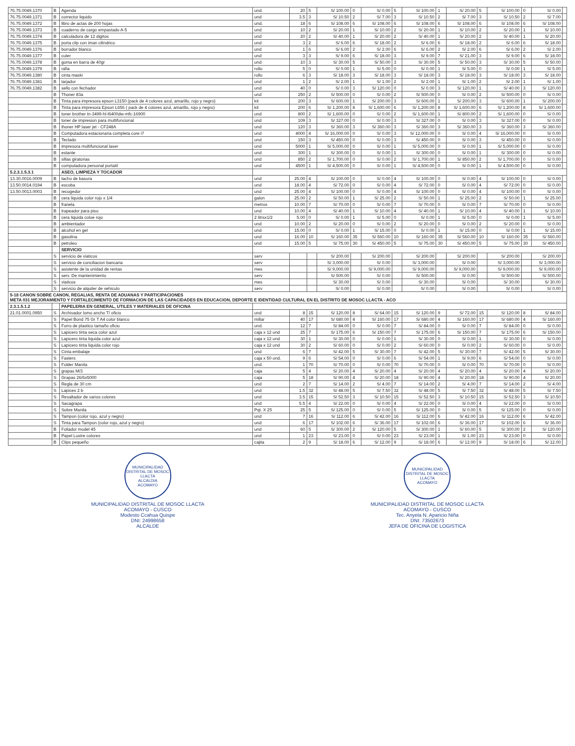| 76.75.0049.1370 | B | Agenda | und. | 20 | 5 | S/ 100.00 | 0 | S/ 0.00 | 5 | S/ 100.00 | 1 | S/ 20.00 | 5 | S/ 100.00 | 0 | S/ 0.00 | |
| 76.75.0049.1371 | B | corrector liquido | und | 3.5 | 3 | S/ 10.50 | 2 | S/ 7.00 | 3 | S/ 10.50 | 2 | S/ 7.00 | 3 | S/ 10.50 | 2 | S/ 7.00 | |
| 76.75.0049.1372 | B | libro de actas de 200 hojas | und. | 18 | 6 | S/ 108.00 | 6 | S/ 108.00 | 6 | S/ 108.00 | 6 | S/ 108.00 | 6 | S/ 108.00 | 6 | S/ 108.00 | |
| 76.75.0049.1373 | B | cuaderno de cargo empastado A-5 | und | 10 | 2 | S/ 20.00 | 1 | S/ 10.00 | 2 | S/ 20.00 | 1 | S/ 10.00 | 2 | S/ 20.00 | 1 | S/ 10.00 | |
| 76.75.0049.1374 | B | calculadora de 12 digitos | und | 20 | 2 | S/ 40.00 | 1 | S/ 20.00 | 2 | S/ 40.00 | 1 | S/ 20.00 | 2 | S/ 40.00 | 1 | S/ 20.00 | |
| 76.75.0049.1375 | B | porta clip con iman cilindrico | und | 3 | 2 | S/ 6.00 | 6 | S/ 18.00 | 2 | S/ 6.00 | 6 | S/ 18.00 | 2 | S/ 6.00 | 6 | S/ 18.00 | |
| 76.75.0049.1376 | B | borrador blanco | und | 1 | 6 | S/ 6.00 | 2 | S/ 2.00 | 6 | S/ 6.00 | 2 | S/ 2.00 | 6 | S/ 6.00 | 2 | S/ 2.00 | |
| 76.75.0049.1377 | B | cuter | und | 3 | 3 | S/ 9.00 | 6 | S/ 18.00 | 3 | S/ 9.00 | 7 | S/ 21.00 | 3 | S/ 9.00 | 6 | S/ 18.00 | |
| 76.75.0049.1378 | B | goma en barra de 40gr | und | 10 | 3 | S/ 30.00 | 5 | S/ 50.00 | 3 | S/ 30.00 | 5 | S/ 50.00 | 3 | S/ 30.00 | 5 | S/ 50.00 | |
| 76.75.0049.1379 | B | rafia | rollo | 5 | 0 | S/ 0.00 | 1 | S/ 5.00 | 0 | S/ 0.00 | 1 | S/ 5.00 | 0 | S/ 0.00 | 1 | S/ 5.00 | |
| 76.75.0049.1380 | B | cinta maski | rollo | 6 | 3 | S/ 18.00 | 3 | S/ 18.00 | 3 | S/ 18.00 | 3 | S/ 18.00 | 3 | S/ 18.00 | 3 | S/ 18.00 | |
| 76.75.0049.1381 | B | tarjador | und | 1 | 2 | S/ 2.00 | 1 | S/ 1.00 | 2 | S/ 2.00 | 1 | S/ 1.00 | 2 | S/ 2.00 | 1 | S/ 1.00 | |
| 76.75.0049.1382 | B | sello con fechador | und | 40 | 0 | S/ 0.00 | 3 | S/ 120.00 | 0 | S/ 0.00 | 3 | S/ 120.00 | 1 | S/ 40.00 | 3 | S/ 120.00 | |
| | B | Thoner 83a | und | 250 | 2 | S/ 500.00 | 0 | S/ 0.00 | 2 | S/ 500.00 | 0 | S/ 0.00 | 2 | S/ 500.00 | 0 | S/ 0.00 | |
| | B | Tinta para impresora epson L3150 (pack de 4 colores azul, amarillo, rojo y negro) | kit | 200 | 3 | S/ 600.00 | 1 | S/ 200.00 | 3 | S/ 600.00 | 1 | S/ 200.00 | 3 | S/ 600.00 | 1 | S/ 200.00 | |
| | B | Tinta para impresora Epson L656 ( pack de 4 colores azul, amarillo, rojo y negro) | kit | 200 | 6 | S/ 1,200.00 | 8 | S/ 1,600.00 | 6 | S/ 1,200.00 | 8 | S/ 1,600.00 | 6 | S/ 1,200.00 | 8 | S/ 1,600.00 | |
| | B | toner brother tn-3499-hl-l6400dw-mfc-16900 | und | 800 | 2 | S/ 1,600.00 | 0 | S/ 0.00 | 2 | S/ 1,600.00 | 1 | S/ 800.00 | 2 | S/ 1,600.00 | 0 | S/ 0.00 | |
| | B | toner de impresion para multifuncional | und | 109 | 3 | S/ 327.00 | 0 | S/ 0.00 | 3 | S/ 327.00 | 0 | S/ 0.00 | 3 | S/ 327.00 | 0 | S/ 0.00 | |
| | B | thoner HP laser jet - CF248A | und | 120 | 3 | S/ 360.00 | 3 | S/ 360.00 | 3 | S/ 360.00 | 3 | S/ 360.00 | 3 | S/ 360.00 | 3 | S/ 360.00 | |
| | B | Computadora estacionaria completa core i7 | und | 4000 | 4 | S/ 16,000.00 | 0 | S/ 0.00 | 3 | S/ 12,000.00 | 0 | S/ 0.00 | 4 | S/ 16,000.00 | 0 | S/ 0.00 | |
| | B | Teclado | und | 150 | 3 | S/ 450.00 | 0 | S/ 0.00 | 3 | S/ 450.00 | 0 | S/ 0.00 | 3 | S/ 450.00 | 0 | S/ 0.00 | |
| | B | impresora multifuncional laser | und | 5000 | 1 | S/ 5,000.00 | 0 | S/ 0.00 | 1 | S/ 5,000.00 | 0 | S/ 0.00 | 1 | S/ 5,000.00 | 0 | S/ 0.00 | |
| | B | estante | und | 300 | 1 | S/ 300.00 | 0 | S/ 0.00 | 1 | S/ 300.00 | 0 | S/ 0.00 | 1 | S/ 300.00 | 0 | S/ 0.00 | |
| | B | sillas giratorias | und | 850 | 2 | S/ 1,700.00 | 0 | S/ 0.00 | 2 | S/ 1,700.00 | 1 | S/ 850.00 | 2 | S/ 1,700.00 | 0 | S/ 0.00 | |
| | B | computadora personal portatil | und | 4500 | 1 | S/ 4,500.00 | 0 | S/ 0.00 | 1 | S/ 4,500.00 | 0 | S/ 0.00 | 1 | S/ 4,500.00 | 0 | S/ 0.00 | |
| 5.2.3.1.5.3.1 | | ASEO, LIMPIEZA Y TOCADOR | | | | | | | | | | | | | | | |
| 13.30.0016.0009 | B | tacho de basura | und | 25.00 | 4 | S/ 100.00 | 0 | S/ 0.00 | 4 | S/ 100.00 | 0 | S/ 0.00 | 4 | S/ 100.00 | 0 | S/ 0.00 | |
| 13.50.0014.0194 | B | escoba | und | 18.00 | 4 | S/ 72.00 | 0 | S/ 0.00 | 4 | S/ 72.00 | 0 | S/ 0.00 | 4 | S/ 72.00 | 0 | S/ 0.00 | |
| 13.50.0013.0003 | B | recogedor | und | 25.00 | 4 | S/ 100.00 | 0 | S/ 0.00 | 4 | S/ 100.00 | 0 | S/ 0.00 | 4 | S/ 100.00 | 0 | S/ 0.00 | |
| | B | cera liquida color rojo x 1/4 | galon | 25.00 | 2 | S/ 50.00 | 1 | S/ 25.00 | 2 | S/ 50.00 | 1 | S/ 25.00 | 2 | S/ 50.00 | 1 | S/ 25.00 | |
| | B | franela | metros | 10.00 | 7 | S/ 70.00 | 0 | S/ 0.00 | 7 | S/ 70.00 | 0 | S/ 0.00 | 7 | S/ 70.00 | 0 | S/ 0.00 | |
| | B | trapeador para piso | und | 10.00 | 4 | S/ 40.00 | 1 | S/ 10.00 | 4 | S/ 40.00 | 1 | S/ 10.00 | 4 | S/ 40.00 | 1 | S/ 10.00 | |
| | B | cera liquida coloe rojo | 2 litrsx1/2 | 5.00 | 0 | S/ 0.00 | 1 | S/ 5.00 | 0 | S/ 0.00 | 1 | S/ 5.00 | 0 | S/ 0.00 | 1 | S/ 5.00 | |
| | B | ambientador | und | 10.00 | 2 | S/ 20.00 | 0 | S/ 0.00 | 2 | S/ 20.00 | 0 | S/ 0.00 | 2 | S/ 20.00 | 0 | S/ 0.00 | |
| | B | alcohol en gel | und | 15.00 | 0 | S/ 0.00 | 1 | S/ 15.00 | 0 | S/ 0.00 | 1 | S/ 15.00 | 0 | S/ 0.00 | 1 | S/ 15.00 | |
| | B | gasolina | und | 16.00 | 10 | S/ 160.00 | 35 | S/ 560.00 | 10 | S/ 160.00 | 35 | S/ 560.00 | 10 | S/ 160.00 | 35 | S/ 560.00 | |
| | B | petroleo | und | 15.00 | 5 | S/ 75.00 | 30 | S/ 450.00 | 5 | S/ 75.00 | 30 | S/ 450.00 | 5 | S/ 75.00 | 30 | S/ 450.00 | |
| | | SERVICIO | | | | | | | | | | | | | | | |
| | S | servicio de viaticos | serv | | | S/ 200.00 | | S/ 200.00 | | S/ 200.00 | | S/ 200.00 | | S/ 200.00 | | S/ 200.00 | |
| | S | servicio de conciliacion bancaria | serv | | | S/ 3,000.00 | | S/ 0.00 | | S/ 3,000.00 | | S/ 0.00 | | S/ 3,000.00 | | S/ 3,000.00 | |
| | S | asistente de la unidad de rentas | mes | | | S/ 9,000.00 | | S/ 9,000.00 | | S/ 9,000.00 | | S/ 9,000.00 | | S/ 9,000.00 | | S/ 9,000.00 | |
| | S | serv. De mantenimiento | serv | | | S/ 500.00 | | S/ 0.00 | | S/ 500.00 | | S/ 0.00 | | S/ 500.00 | | S/ 500.00 | |
| | S | viaticos | mes | | | S/ 30.00 | | S/ 0.00 | | S/ 30.00 | | S/ 0.00 | | S/ 30.00 | | S/ 30.00 | |
| | S | servicio de alquiler de vehiculo | serv | | | S/ 0.00 | | S/ 0.00 | | S/ 0.00 | | S/ 0.00 | | S/ 0.00 | | S/ 0.00 | |
| 5-18 CANON SOBRE CANON, REGALIAS, RENTA DE ADUANAS Y PARTICIPACIONES META 031 MEJORAMIENTO Y FORTALECIMIENTO DE FORMACION DE LAS CAPACIDADES EN EDUCACION, DEPORTE E IDENTIDAD CULTURAL EN EL DISTRITO DE MOSOC LLACTA - ACO | | | | | | | | | | | | | | | | | |
| 2.3.1.5.1.2 | | PAPELERIA EN GENERAL, UTILES Y MATERIALES DE OFICINA | | | | | | | | | | | | | | | |
| 21.01.0001.0950 | S | Archivador lomo ancho T/ oficio | und | 8 | 15 | S/ 120.00 | 8 | S/ 64.00 | 15 | S/ 120.00 | 9 | S/ 72.00 | 15 | S/ 120.00 | 8 | S/ 84.00 | |
| | S | Papel Bond 75 Gr T A4 color blanco | millar | 40 | 17 | S/ 680.00 | 4 | S/ 160.00 | 17 | S/ 680.00 | 4 | S/ 160.00 | 17 | S/ 680.00 | 4 | S/ 160.00 | |
| | S | Forro de plastico tamaño oficio | und. | 12 | 7 | S/ 84.00 | 0 | S/ 0.00 | 7 | S/ 84.00 | 0 | S/ 0.00 | 7 | S/ 84.00 | 0 | S/ 0.00 | |
| | S | Lapicero tinta seca color azul | caja x 12 und | 25 | 7 | S/ 175.00 | 6 | S/ 150.00 | 7 | S/ 175.00 | 6 | S/ 150.00 | 7 | S/ 175.00 | 6 | S/ 150.00 | |
| | S | Lapicero tinta liquida color azul | caja x 12 und | 30 | 1 | S/ 30.00 | 0 | S/ 0.00 | 1 | S/ 30.00 | 0 | S/ 0.00 | 1 | S/ 30.00 | 0 | S/ 0.00 | |
| | S | Lapicero tinta liquida color rojo | caja x 12 und | 30 | 2 | S/ 60.00 | 0 | S/ 0.00 | 2 | S/ 60.00 | 0 | S/ 0.00 | 2 | S/ 60.00 | 0 | S/ 0.00 | |
| | S | Cinta embalaje | und | 6 | 7 | S/ 42.00 | 5 | S/ 30.00 | 7 | S/ 42.00 | 5 | S/ 30.00 | 7 | S/ 42.00 | 5 | S/ 30.00 | |
| | S | Fasters | caja x 50 und. | 9 | 6 | S/ 54.00 | 0 | S/ 0.00 | 6 | S/ 54.00 | 1 | S/ 9.00 | 6 | S/ 54.00 | 0 | S/ 0.00 | |
| | S | Folder Manila | und. | 1 | 70 | S/ 70.00 | 0 | S/ 0.00 | 70 | S/ 70.00 | 0 | S/ 0.00 | 70 | S/ 70.00 | 0 | S/ 0.00 | |
| | S | grapas M/3 | caja | 5 | 4 | S/ 20.00 | 4 | S/ 20.00 | 4 | S/ 20.00 | 4 | S/ 20.00 | 4 | S/ 20.00 | 4 | S/ 20.00 | |
| | S | Grapas 26/6x5000 | caja | 5 | 18 | S/ 90.00 | 4 | S/ 20.00 | 18 | S/ 90.00 | 4 | S/ 20.00 | 18 | S/ 90.00 | 4 | S/ 20.00 | |
| | S | Regla de 30 cm | und | 2 | 7 | S/ 14.00 | 2 | S/ 4.00 | 7 | S/ 14.00 | 2 | S/ 4.00 | 7 | S/ 14.00 | 2 | S/ 4.00 | |
| | S | Lapices 2 b | und | 1.5 | 32 | S/ 48.00 | 5 | S/ 7.50 | 32 | S/ 48.00 | 5 | S/ 7.50 | 32 | S/ 48.00 | 5 | S/ 7.50 | |
| | S | Resaltador de varios colores | und | 3.5 | 15 | S/ 52.50 | 3 | S/ 10.50 | 15 | S/ 52.50 | 3 | S/ 10.50 | 15 | S/ 52.50 | 3 | S/ 10.50 | |
| | S | Sacagrapa | und | 5.5 | 4 | S/ 22.00 | 0 | S/ 0.00 | 4 | S/ 22.00 | 0 | S/ 0.00 | 4 | S/ 22.00 | 0 | S/ 0.00 | |
| | S | Sobre Manila | Pqt. X 25 | 25 | 5 | S/ 125.00 | 0 | S/ 0.00 | 5 | S/ 125.00 | 0 | S/ 0.00 | 5 | S/ 125.00 | 0 | S/ 0.00 | |
| | S | Tampon (color rojo, azul y negro) | und | 7 | 16 | S/ 112.00 | 6 | S/ 42.00 | 16 | S/ 112.00 | 6 | S/ 42.00 | 16 | S/ 112.00 | 6 | S/ 42.00 | |
| | S | Tinta para Tampon (color rojo, azul y negro) | und | 6 | 17 | S/ 102.00 | 6 | S/ 36.00 | 17 | S/ 102.00 | 6 | S/ 36.00 | 17 | S/ 102.00 | 6 | S/ 36.00 | |
| | B | Foliador model 45 | und | 60 | 5 | S/ 300.00 | 2 | S/ 120.00 | 5 | S/ 300.00 | 1 | S/ 60.00 | 5 | S/ 300.00 | 2 | S/ 120.00 | |
| | B | Papel Lustre colores | und | 1 | 23 | S/ 23.00 | 0 | S/ 0.00 | 23 | S/ 23.00 | 1 | S/ 1.00 | 23 | S/ 23.00 | 0 | S/ 0.00 | |
| | B | Clips pequeño | cajita | 2 | 9 | S/ 18.00 | 6 | S/ 12.00 | 9 | S/ 18.00 | 6 | S/ 12.00 | 9 | S/ 18.00 | 6 | S/ 12.00 | |
MUNICIPALIDAD DISTRITAL DE MOSOC LLACTA
ALCALDIA
ACOMAYO
MUNICIPALIDAD DISTRITAL DE MOSOC LLACTA
ACOMAYO - CUSCO
Modesto Ccahua Quispe
DNI: 24998658
ALCALDE
MUNICIPALIDAD DISTRITAL DE MOSOC LLACTA
ACOMAYO
MUNICIPALIDAD DISTRITAL DE MOSOC LLACTA
ACOMAYO - CUSCO
Tec. Anyela N. Aparicio Niña
DNI: 73502673
JEFA DE OFICINA DE LOGISTICA